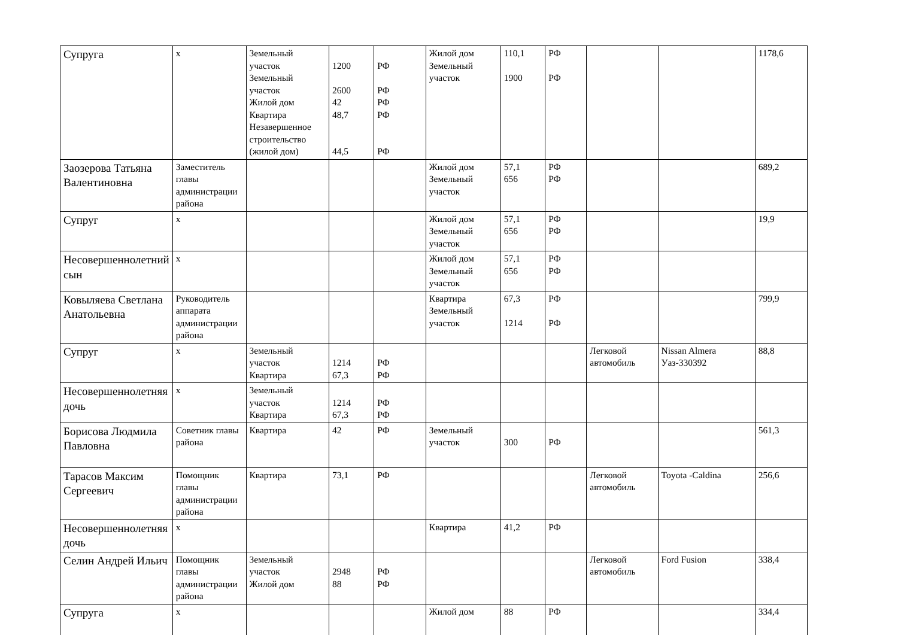| Супруга | х | Земельный участок Земельный участок Жилой дом Квартира Незавершенное строительство (жилой дом) | 1200 2600 42 48,7 44,5 | РФ РФ РФ РФ РФ | Жилой дом Земельный участок | 110,1 1900 | РФ РФ | | | 1178,6 |
| Заозерова Татьяна Валентиновна | Заместитель главы администрации района | | | | Жилой дом Земельный участок | 57,1 656 | РФ РФ | | | 689,2 |
| Супруг | х | | | | Жилой дом Земельный участок | 57,1 656 | РФ РФ | | | 19,9 |
| Несовершеннолетний сын | х | | | | Жилой дом Земельный участок | 57,1 656 | РФ РФ | | | |
| Ковыляева Светлана Анатольевна | Руководитель аппарата администрации района | | | | Квартира Земельный участок | 67,3 1214 | РФ РФ | | | 799,9 |
| Супруг | х | Земельный участок Квартира | 1214 67,3 | РФ РФ | | | | Легковой автомобиль | Nissan Almera Уаз-330392 | 88,8 |
| Несовершеннолетняя дочь | х | Земельный участок Квартира | 1214 67,3 | РФ РФ | | | | | | |
| Борисова Людмила Павловна | Советник главы района | Квартира | 42 | РФ | Земельный участок | 300 | РФ | | | 561,3 |
| Тарасов Максим Сергеевич | Помощник главы администрации района | Квартира | 73,1 | РФ | | | | Легковой автомобиль | Toyota -Caldina | 256,6 |
| Несовершеннолетняя дочь | х | | | | Квартира | 41,2 | РФ | | | |
| Селин Андрей Ильич | Помощник главы администрации района | Земельный участок Жилой дом | 2948 88 | РФ РФ | | | | Легковой автомобиль | Ford Fusion | 338,4 |
| Супруга | х | | | | Жилой дом | 88 | РФ | | | 334,4 |